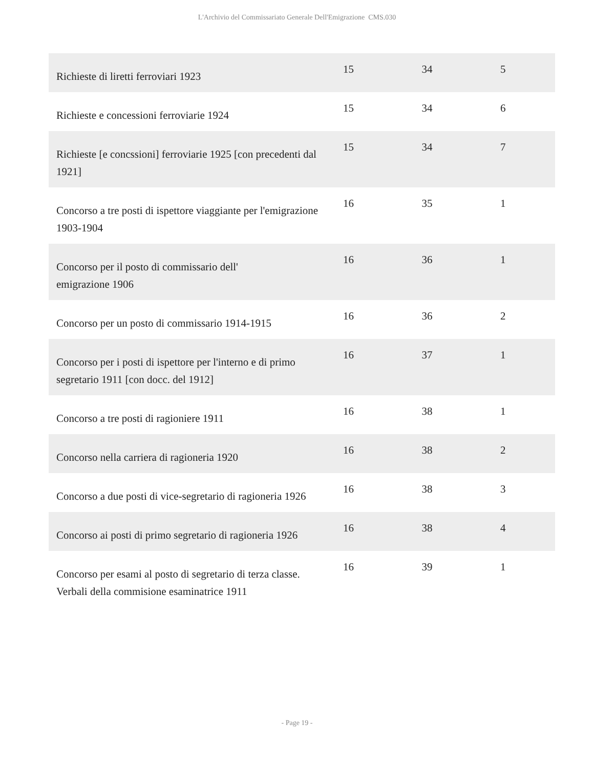L'Archivio del Commissariato Generale Dell'Emigrazione CMS.030
| Richieste di liretti ferroviari 1923 | 15 | 34 | 5 |
| Richieste e concessioni ferroviarie 1924 | 15 | 34 | 6 |
| Richieste [e concssioni] ferroviarie 1925 [con precedenti dal 1921] | 15 | 34 | 7 |
| Concorso a tre posti di ispettore viaggiante per l'emigrazione 1903-1904 | 16 | 35 | 1 |
| Concorso per il posto di commissario dell' emigrazione 1906 | 16 | 36 | 1 |
| Concorso per un posto di commissario 1914-1915 | 16 | 36 | 2 |
| Concorso per i posti di ispettore per l'interno e di primo segretario 1911 [con docc. del 1912] | 16 | 37 | 1 |
| Concorso a tre posti di ragioniere 1911 | 16 | 38 | 1 |
| Concorso nella carriera di ragioneria 1920 | 16 | 38 | 2 |
| Concorso a due posti di vice-segretario di ragioneria 1926 | 16 | 38 | 3 |
| Concorso ai posti di primo segretario di ragioneria 1926 | 16 | 38 | 4 |
| Concorso per esami al posto di segretario di terza classe. Verbali della commisione esaminatrice 1911 | 16 | 39 | 1 |
- Page 19 -